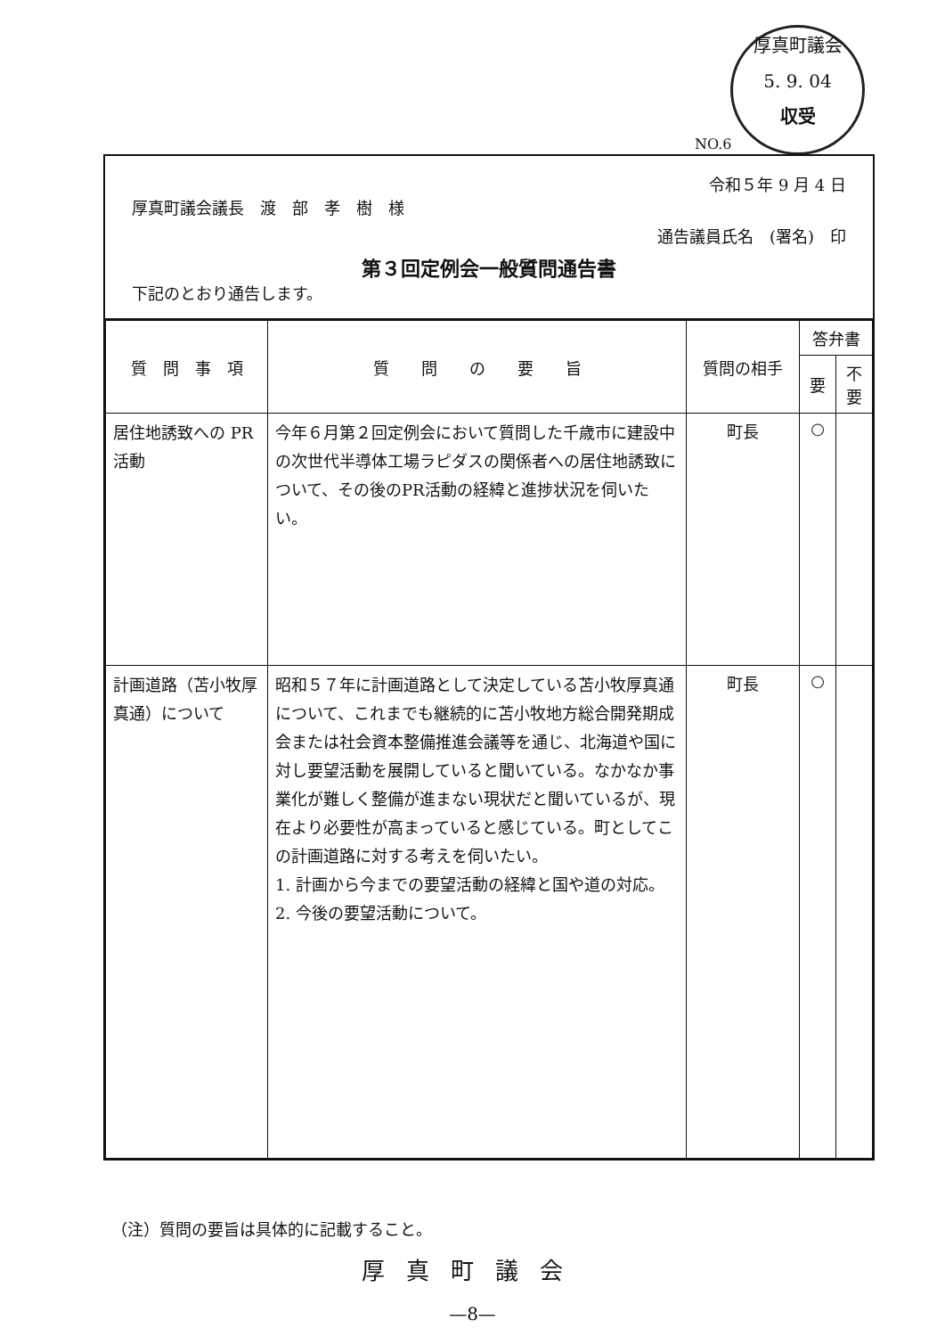厚真町議会
5. 9. 04
収受
NO.6
令和５年 9 月 4 日
厚真町議会議長　渡　部　孝　樹　様
通告議員氏名　(署名)　印
第３回定例会一般質問通告書
下記のとおり通告します。
| 質 問 事 項 | 質 問 の 要 旨 | 質問の相手 | 答弁書 | |
| --- | --- | --- | --- | --- |
| | | | 要 | 不要 |
| 居住地誘致への PR活動 | 今年６月第２回定例会において質問した千歳市に建設中の次世代半導体工場ラピダスの関係者への居住地誘致について、その後のPR活動の経緯と進捗状況を伺いたい。 | 町長 | ○ | |
| 計画道路（苫小牧厚真通）について | 昭和５７年に計画道路として決定している苫小牧厚真通について、これまでも継続的に苫小牧地方総合開発期成会または社会資本整備推進会議等を通じ、北海道や国に対し要望活動を展開していると聞いている。なかなか事業化が難しく整備が進まない現状だと聞いているが、現在より必要性が高まっていると感じている。町としてこの計画道路に対する考えを伺いたい。 1. 計画から今までの要望活動の経緯と国や道の対応。 2. 今後の要望活動について。 | 町長 | ○ | |
（注）質問の要旨は具体的に記載すること。
厚真町議会
—8—